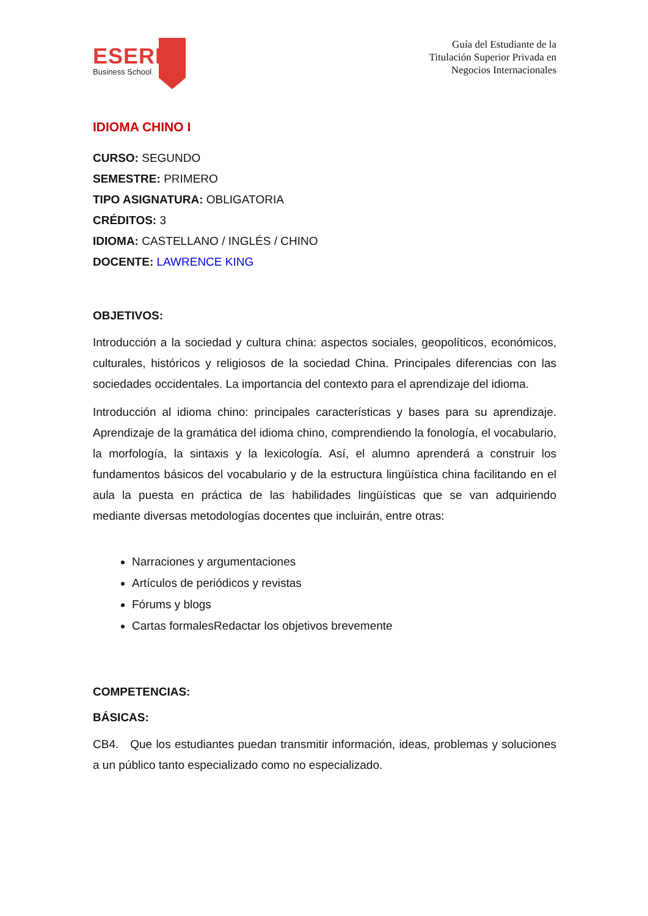ESERP
Business School
Guía del Estudiante de la
Titulación Superior Privada en
Negocios Internacionales
IDIOMA CHINO I
CURSO: SEGUNDO
SEMESTRE: PRIMERO
TIPO ASIGNATURA: OBLIGATORIA
CRÉDITOS: 3
IDIOMA: CASTELLANO / INGLÉS / CHINO
DOCENTE: LAWRENCE KING
OBJETIVOS:
Introducción a la sociedad y cultura china: aspectos sociales, geopolíticos, económicos, culturales, históricos y religiosos de la sociedad China. Principales diferencias con las sociedades occidentales. La importancia del contexto para el aprendizaje del idioma.
Introducción al idioma chino: principales características y bases para su aprendizaje. Aprendizaje de la gramática del idioma chino, comprendiendo la fonología, el vocabulario, la morfología, la sintaxis y la lexicología. Así, el alumno aprenderá a construir los fundamentos básicos del vocabulario y de la estructura lingüística china facilitando en el aula la puesta en práctica de las habilidades lingüísticas que se van adquiriendo mediante diversas metodologías docentes que incluirán, entre otras:
Narraciones y argumentaciones
Artículos de periódicos y revistas
Fórums y blogs
Cartas formalesRedactar los objetivos brevemente
COMPETENCIAS:
BÁSICAS:
CB4. Que los estudiantes puedan transmitir información, ideas, problemas y soluciones a un público tanto especializado como no especializado.